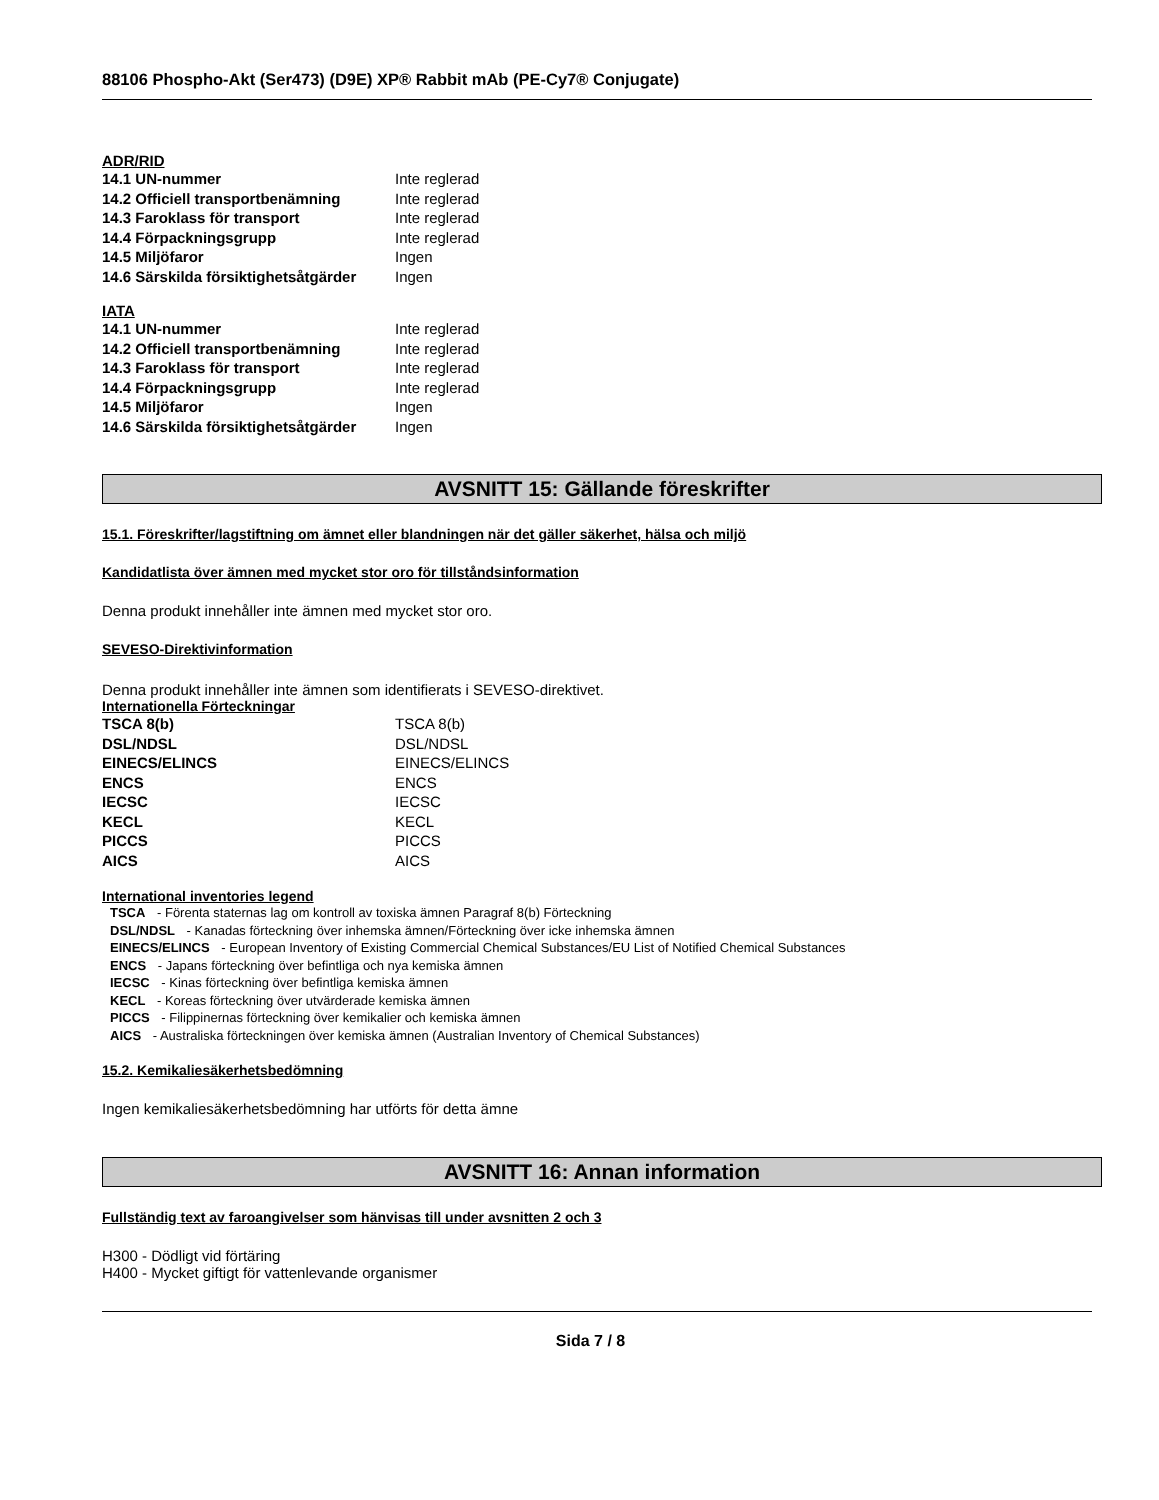88106 Phospho-Akt (Ser473) (D9E) XP® Rabbit mAb (PE-Cy7® Conjugate)
ADR/RID
| 14.1 UN-nummer | Inte reglerad |
| 14.2 Officiell transportbenämning | Inte reglerad |
| 14.3 Faroklass för transport | Inte reglerad |
| 14.4 Förpackningsgrupp | Inte reglerad |
| 14.5 Miljöfaror | Ingen |
| 14.6 Särskilda försiktighetsåtgärder | Ingen |
IATA
| 14.1 UN-nummer | Inte reglerad |
| 14.2 Officiell transportbenämning | Inte reglerad |
| 14.3 Faroklass för transport | Inte reglerad |
| 14.4 Förpackningsgrupp | Inte reglerad |
| 14.5 Miljöfaror | Ingen |
| 14.6 Särskilda försiktighetsåtgärder | Ingen |
AVSNITT 15: Gällande föreskrifter
15.1. Föreskrifter/lagstiftning om ämnet eller blandningen när det gäller säkerhet, hälsa och miljö
Kandidatlista över ämnen med mycket stor oro för tillståndsinformation
Denna produkt innehåller inte ämnen med mycket stor oro.
SEVESO-Direktivinformation
Denna produkt innehåller inte ämnen som identifierats i SEVESO-direktivet.
Internationella Förteckningar
| TSCA 8(b) | TSCA 8(b) |
| DSL/NDSL | DSL/NDSL |
| EINECS/ELINCS | EINECS/ELINCS |
| ENCS | ENCS |
| IECSC | IECSC |
| KECL | KECL |
| PICCS | PICCS |
| AICS | AICS |
International inventories legend
TSCA - Förenta staternas lag om kontroll av toxiska ämnen Paragraf 8(b) Förteckning
DSL/NDSL - Kanadas förteckning över inhemska ämnen/Förteckning över icke inhemska ämnen
EINECS/ELINCS - European Inventory of Existing Commercial Chemical Substances/EU List of Notified Chemical Substances
ENCS - Japans förteckning över befintliga och nya kemiska ämnen
IECSC - Kinas förteckning över befintliga kemiska ämnen
KECL - Koreas förteckning över utvärderade kemiska ämnen
PICCS - Filippinernas förteckning över kemikalier och kemiska ämnen
AICS - Australiska förteckningen över kemiska ämnen (Australian Inventory of Chemical Substances)
15.2. Kemikaliesäkerhetsbedömning
Ingen kemikaliesäkerhetsbedömning har utförts för detta ämne
AVSNITT 16: Annan information
Fullständig text av faroangivelser som hänvisas till under avsnitten 2 och 3
H300 - Dödligt vid förtäring
H400 - Mycket giftigt för vattenlevande organismer
Sida 7 / 8